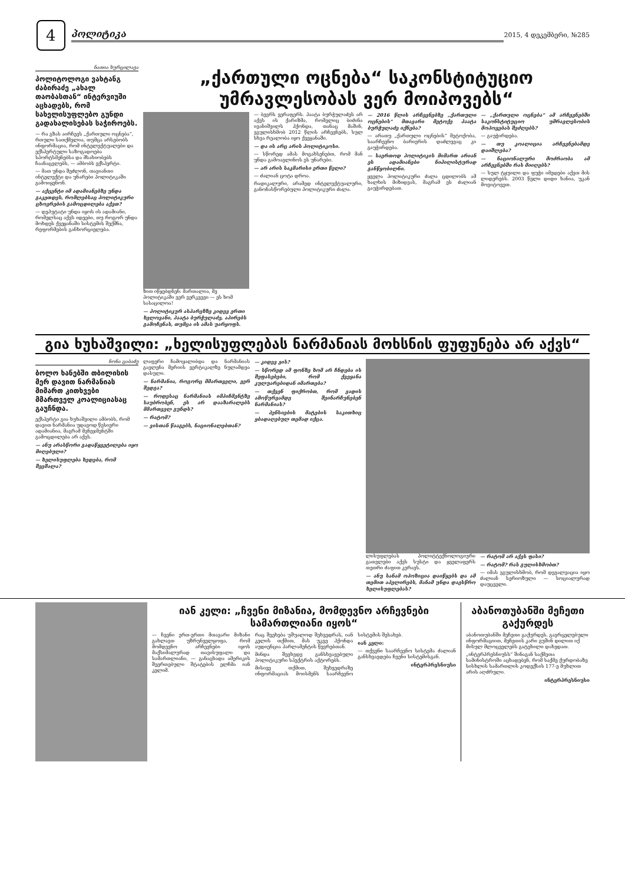4 პოლიტიკა 2015, 4 დეკემბერი, №285
ნათია ხურცილავა
პოლიტოლოგი ვახტანგ ძაბირაძე „ახალ თაობასთან“ ინტერვიუში აცხადებს, რომ სახელისუფლებო გუნდი გადახალისებას საჭიროებს.
— რა გზას აირჩევს „ქართული ოცნება“, რთული სათქმელია, თუმცა არსებობს ინფორმაცია, რომ ინტელექტუალები და ექსპერტული საზოგადოება სპორტსმენებსა და მსახიობებს ჩაანაცვლებს, — ამბობს ექსპერტი.
— მათ უნდა შეძლონ, თავიანთი ინტელექტი და უნარები პოლიტიკაში გამოიყენონ.
— აქცენტი იმ ადამიანებზე უნდა გაკეთდეს, რომლებსაც პოლიტიკური ცხოვრების გამოცდილება აქვთ?
— დეპუტატი უნდა იყოს ის ადამიანი, რომელსაც აქვს იდეები, თუ როგორ უნდა მოხდეს ქვეყანაში სისტემის შექმნა, რეფორმების განხორციელება.
„ქართული ოცნება“ საკონსტიტუციო უმრავლესობას ვერ მოიპოვებს“
ზით იწყებდნენ: მართალია, მე პოლიტიკაში ვერ ვერკვევი — ეს ხომ სასაცილოა!
— პოლიტიკურ ასპარეზზე კიდევ ერთი ხელოვანი, პაატა ბურჭულაძე, აპირებს გამოჩენას, თუმცა ის ამას უარყოფს.
— ბევრს ვერაფერს. პაატა ბურჭულაძეს არ აქვს ის ქარიზმა, რომელიც ბიძინა ივანიშვილს ჰქონდა, თანაც მაშინ, ვგულისხმობ 2012 წლის არჩევნებს, სულ სხვა რეალობა იყო ქვეყანაში.
— და ის არც არის პოლიტიკოსი.
— სწორედ ამას მოგახსენებთ, რომ მან უნდა გამოავლინოს ეს უნარები.
— არ არის საკმარისი ერთი წელი?
— ძალიან ცოტა დროა.
რადიკალური, არამედ ინტელექტუალური, განონასწორებული პოლიტიკური ძალა.
— 2016 წლის არჩევნებზე „ქართული ოცნების“ მთავარი მეტოქე პაატა ბურჭულაძე იქნება?
— არათუ „ქართული ოცნების“ მეტოქობა, საარჩევნო ბარიერის დაძლევაც კი გაუჭირდება.
— საერთოდ პოლიტიკის მიმართ არიან ეს ადამიანები ნიჰილისტურად განწყობილნი.
ყველა პოლიტიკური ძალა ცდილობს ამ ხალხის მიზიდვას, მაგრამ ეს ძალიან გაუჭირდებათ.
— „ქართული ოცნება“ ამ არჩევნებში საკონსტიტუციო უმრავლესობის მოპოვებას შეძლებს?
— გაუჭირდება.
— თუ კოალიცია არჩევნებამდე დაიშლება?
— ნაციონალური მოძრაობა ამ არჩევნებში რას მიიღებს?
— სულ ტყუილი და ფუჭი იმედები აქვთ მის ლიდერებს. 2003 წელი დიდი ხანია, უკან მოვიტოვეთ.
გია ხუხაშვილი: „ხელისუფლებას ნარმანიას მოხსნის ფუფუნება არ აქვს“
ნონა ცაბაძე
ბოლო ხანებში თბილისის მერ დავით ნარმანიას მიმართ კითხვები მმართველ კოალიციასაც გაუჩნდა.
ექსპერტი გია ხუხაშვილი ამბობს, რომ დავით ნარმანია უდავოდ წესიერი ადამიანია, მაგრამ მენეჯმენტში გამოცდილება არ აქვს.
— ანუ არასწორი გადაწყვეტილება იყო მიღებული?
— ხელისუფლება ხედება, რომ შეეშალა?
ლაფერი ჩამოყალიბდა და ნარმანიას გავლენა მერიის ვერტიკალზე ნულამდეა დასული.
— ნარმანია, როგორც მმართველი, ვერ შედგა?
— როდესაც ნარმანიას იმპიჩმენტზე საუბრობენ, ეს არ დააზარალებს მმართველ გუნდს?
— რატომ?
— ვისთან წააგებს, ნაციონალებთან?
— კიდევ ვის?
— სწორედ ამ ფონზე ხომ არ ჩნდება ის შეფასებები, რომ ქვეყანა კულუარებიდან იმართება?
— თქვენ ფიქრობთ, რომ ვადის ამოწურვამდე შეინარჩუნებენ ნარმანიას?
— პენსიების მატების საკითხიც ყბადაღებულ თემად იქცა.
ლისუფლებას პოლიტტექნოლოგიური გათვლები აქვს სუსტი და ყველაფერს თეთრი ძაფით კერავს.
— ანუ სანამ ოპოზიცია დაიწყებს და ამ თემით აპელირებს, მანამ უნდა დაესწრო ხელისუფლებას?
— რატომ არ აქვს ფასი?
— რატომ? რას გულისხმობთ?
— იმას ვგულისხმობ, რომ დევალვაცია იყო ძალიან სერიოზული — სოციალურად დაუცველი.
იან კელი: „ჩვენი მიზანია, მომდევნო არჩევნები სამართლიანი იყოს“
— ჩვენი ერთ-ერთი მთავარი მიზანი გახლავთ უზრუნველყოფა, რომ მომდევნო არჩევნები იყოს მაქსიმალურად თავისუფალი და სამართლიანი, — განაცხადა ამერიკის შეერთებული შტატების ელჩმა იან კელიმ.
რაც შეეხება უშუალოდ შეხვედრას, იან კელის თქმით, მას უკვე ჰქონდა აუდიენცია პარლამენტის წევრებთან.
მინდა შევხვდე განსხვავებული პოლიტიკური სპექტრის აქტორებს.
მისივე თქმით, შეხვედრაზე ინფორმაციას მოისმენს საარჩევნო სისტემის შესახებ.
იან კელი:
— თქვენი საარჩევნო სისტემა ძალიან განსხვავდება ჩვენი სისტემისგან.
ინტერპრესნიუსი
აბანოთუბანში მეჩეთი გაქურდეს
აბანოთუბანში მეჩეთი გაქურდეს. გავრცელებული ინფორმაციით, მეჩეთის კარი გუშინ დილით იქ მისულ მლოცველებს გატეხილი დახვდათ.
„ინტერპრესნიუსს“ შინაგან საქმეთა სამინისტროში აცხადებენ, რომ საქმე ქურდობაზე სისხლის სამართლის კოდექსის 177-ე მუხლით არის აღძრული.
ინტერპრესნიუსი